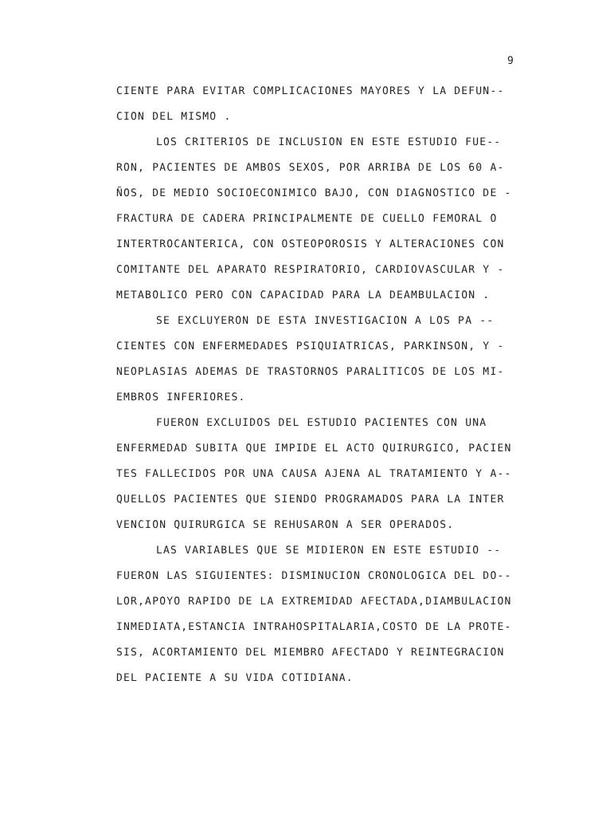9
CIENTE PARA EVITAR COMPLICACIONES MAYORES Y LA DEFUN--
CION DEL MISMO .
LOS CRITERIOS DE INCLUSION EN ESTE ESTUDIO FUE--
RON, PACIENTES DE AMBOS SEXOS, POR ARRIBA DE LOS 60 A-
ÑOS, DE MEDIO SOCIOECONIMICO BAJO, CON DIAGNOSTICO DE -
FRACTURA DE CADERA PRINCIPALMENTE DE CUELLO FEMORAL O
INTERTROCANTERICA, CON OSTEOPOROSIS Y ALTERACIONES CON
COMITANTE DEL APARATO RESPIRATORIO, CARDIOVASCULAR Y -
METABOLICO PERO CON CAPACIDAD PARA LA DEAMBULACION .
SE EXCLUYERON DE ESTA INVESTIGACION A LOS PA --
CIENTES CON ENFERMEDADES PSIQUIATRICAS, PARKINSON, Y -
NEOPLASIAS ADEMAS DE TRASTORNOS PARALITICOS DE LOS MI-
EMBROS INFERIORES.
FUERON EXCLUIDOS DEL ESTUDIO PACIENTES CON UNA
ENFERMEDAD SUBITA QUE IMPIDE EL ACTO QUIRURGICO, PACIEN
TES FALLECIDOS POR UNA CAUSA AJENA AL TRATAMIENTO Y A--
QUELLOS PACIENTES QUE SIENDO PROGRAMADOS PARA LA INTER
VENCION QUIRURGICA SE REHUSARON A SER OPERADOS.
LAS VARIABLES QUE SE MIDIERON EN ESTE ESTUDIO --
FUERON LAS SIGUIENTES: DISMINUCION CRONOLOGICA DEL DO--
LOR,APOYO RAPIDO DE LA EXTREMIDAD AFECTADA,DIAMBULACION
INMEDIATA,ESTANCIA INTRAHOSPITALARIA,COSTO DE LA PROTE-
SIS, ACORTAMIENTO DEL MIEMBRO AFECTADO Y REINTEGRACION
DEL PACIENTE A SU VIDA COTIDIANA.